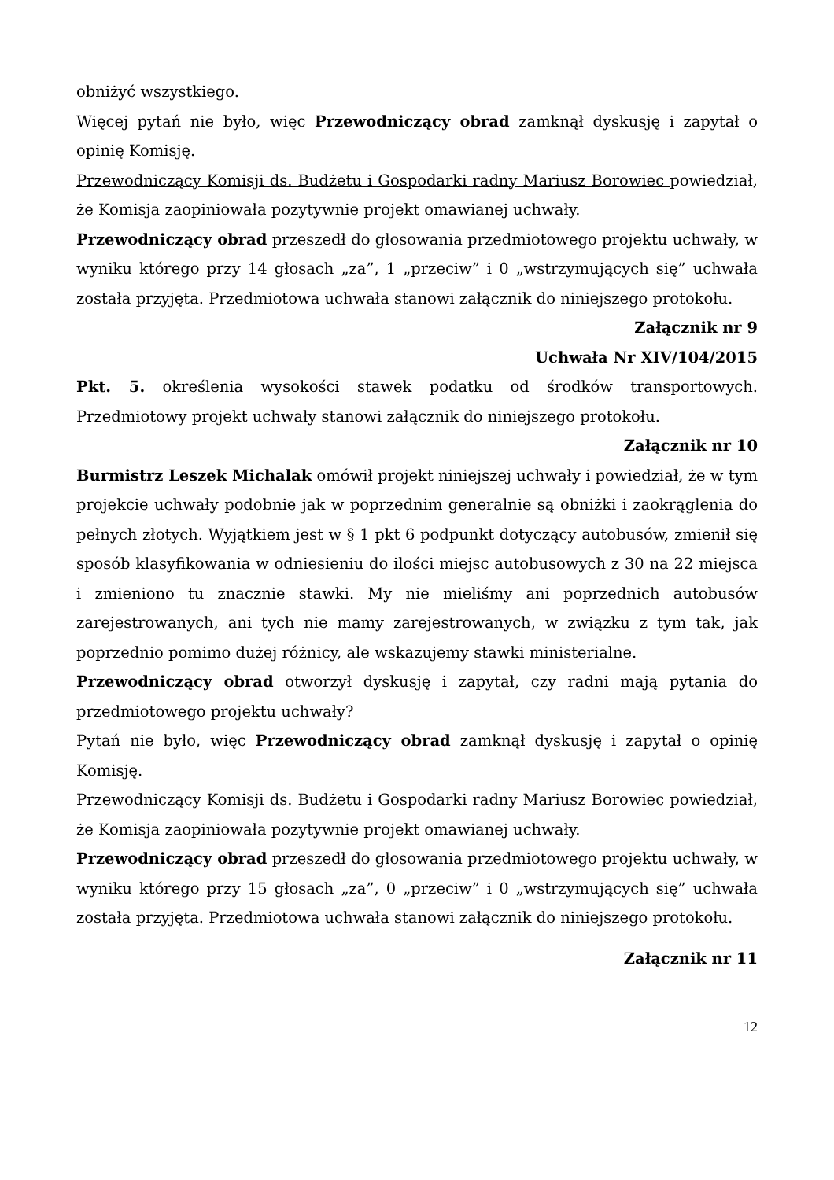obniżyć wszystkiego.
Więcej pytań nie było, więc Przewodniczący obrad zamknął dyskusję i zapytał o opinię Komisję.
Przewodniczący Komisji ds. Budżetu i Gospodarki radny Mariusz Borowiec powiedział, że Komisja zaopiniowała pozytywnie projekt omawianej uchwały.
Przewodniczący obrad przeszedł do głosowania przedmiotowego projektu uchwały, w wyniku którego przy 14 głosach „za”, 1 „przeciw” i 0 „wstrzymujących się” uchwała została przyjęta. Przedmiotowa uchwała stanowi załącznik do niniejszego protokołu.
Załącznik nr 9
Uchwała Nr XIV/104/2015
Pkt. 5. określenia wysokości stawek podatku od środków transportowych. Przedmiotowy projekt uchwały stanowi załącznik do niniejszego protokołu.
Załącznik nr 10
Burmistrz Leszek Michalak omówił projekt niniejszej uchwały i powiedział, że w tym projekcie uchwały podobnie jak w poprzednim generalnie są obniżki i zaokrąglenia do pełnych złotych. Wyjątkiem jest w § 1 pkt 6 podpunkt dotyczący autobusów, zmienił się sposób klasyfikowania w odniesieniu do ilości miejsc autobusowych z 30 na 22 miejsca i zmieniono tu znacznie stawki. My nie mieliśmy ani poprzednich autobusów zarejestrowanych, ani tych nie mamy zarejestrowanych, w związku z tym tak, jak poprzednio pomimo dużej różnicy, ale wskazujemy stawki ministerialne.
Przewodniczący obrad otworzył dyskusję i zapytał, czy radni mają pytania do przedmiotowego projektu uchwały?
Pytań nie było, więc Przewodniczący obrad zamknął dyskusję i zapytał o opinię Komisję.
Przewodniczący Komisji ds. Budżetu i Gospodarki radny Mariusz Borowiec powiedział, że Komisja zaopiniowała pozytywnie projekt omawianej uchwały.
Przewodniczący obrad przeszedł do głosowania przedmiotowego projektu uchwały, w wyniku którego przy 15 głosach „za”, 0 „przeciw” i 0 „wstrzymujących się” uchwała została przyjęta. Przedmiotowa uchwała stanowi załącznik do niniejszego protokołu.
Załącznik nr 11
12